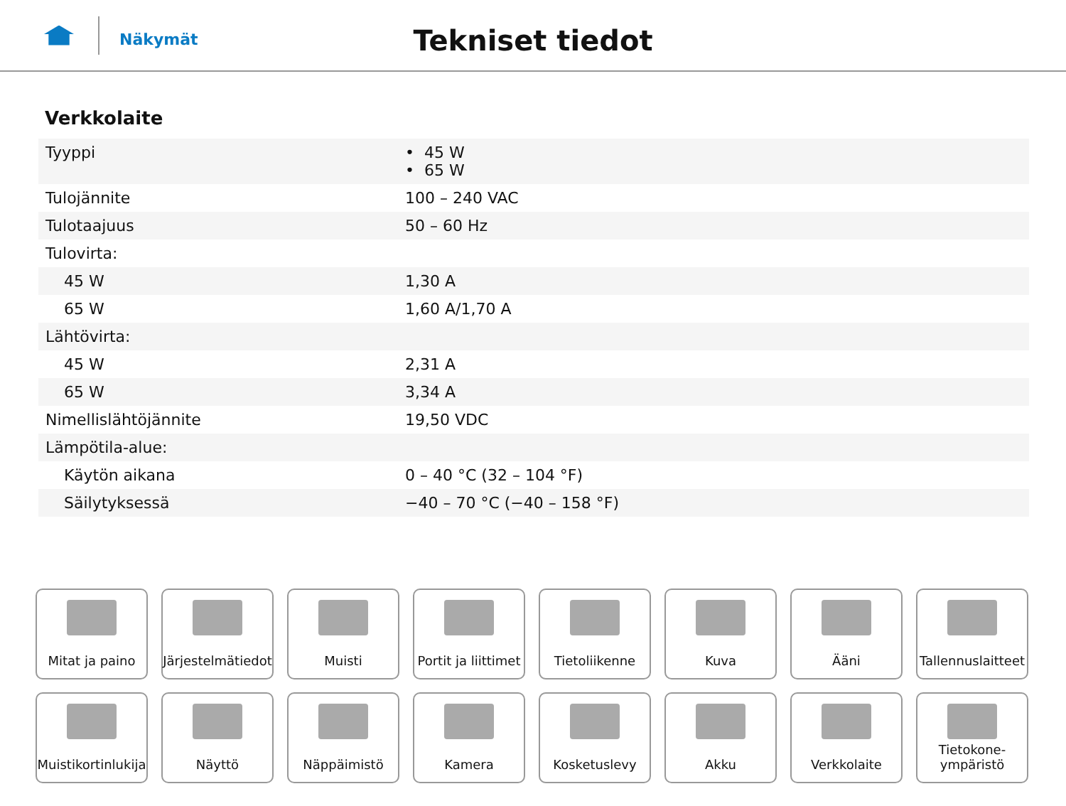Näkymät
Tekniset tiedot
Verkkolaite
| Tyyppi | • 45 W • 65 W |
| Tulojännite | 100 – 240 VAC |
| Tulotaajuus | 50 – 60 Hz |
| Tulovirta: | |
| 45 W | 1,30 A |
| 65 W | 1,60 A/1,70 A |
| Lähtövirta: | |
| 45 W | 2,31 A |
| 65 W | 3,34 A |
| Nimellislähtöjännite | 19,50 VDC |
| Lämpötila-alue: | |
| Käytön aikana | 0 – 40 °C (32 – 104 °F) |
| Säilytyksessä | −40 – 70 °C (−40 – 158 °F) |
Mitat ja paino
Järjestelmätiedot
Muisti
Portit ja liittimet
Tietoliikenne
Kuva
Ääni
Tallennuslaitteet
Muistikortinlukija
Näyttö
Näppäimistö
Kamera
Kosketuslevy
Akku
Verkkolaite
Tietokone-
ympäristö